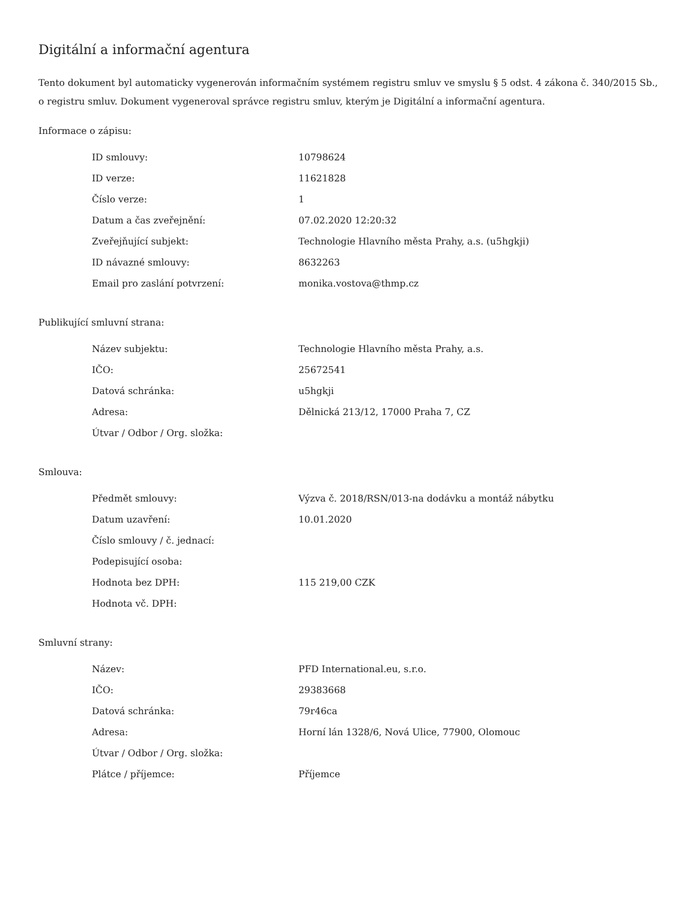Digitální a informační agentura
Tento dokument byl automaticky vygenerován informačním systémem registru smluv ve smyslu § 5 odst. 4 zákona č. 340/2015 Sb., o registru smluv. Dokument vygeneroval správce registru smluv, kterým je Digitální a informační agentura.
Informace o zápisu:
| ID smlouvy: | 10798624 |
| ID verze: | 11621828 |
| Číslo verze: | 1 |
| Datum a čas zveřejnění: | 07.02.2020 12:20:32 |
| Zveřejňující subjekt: | Technologie Hlavního města Prahy, a.s. (u5hgkji) |
| ID návazné smlouvy: | 8632263 |
| Email pro zaslání potvrzení: | monika.vostova@thmp.cz |
Publikující smluvní strana:
| Název subjektu: | Technologie Hlavního města Prahy, a.s. |
| IČO: | 25672541 |
| Datová schránka: | u5hgkji |
| Adresa: | Dělnická 213/12, 17000 Praha 7, CZ |
| Útvar / Odbor / Org. složka: | |
Smlouva:
| Předmět smlouvy: | Výzva č. 2018/RSN/013-na dodávku a montáž nábytku |
| Datum uzavření: | 10.01.2020 |
| Číslo smlouvy / č. jednací: | |
| Podepisující osoba: | |
| Hodnota bez DPH: | 115 219,00 CZK |
| Hodnota vč. DPH: | |
Smluvní strany:
| Název: | PFD International.eu, s.r.o. |
| IČO: | 29383668 |
| Datová schránka: | 79r46ca |
| Adresa: | Horní lán 1328/6, Nová Ulice, 77900, Olomouc |
| Útvar / Odbor / Org. složka: | |
| Plátce / příjemce: | Příjemce |